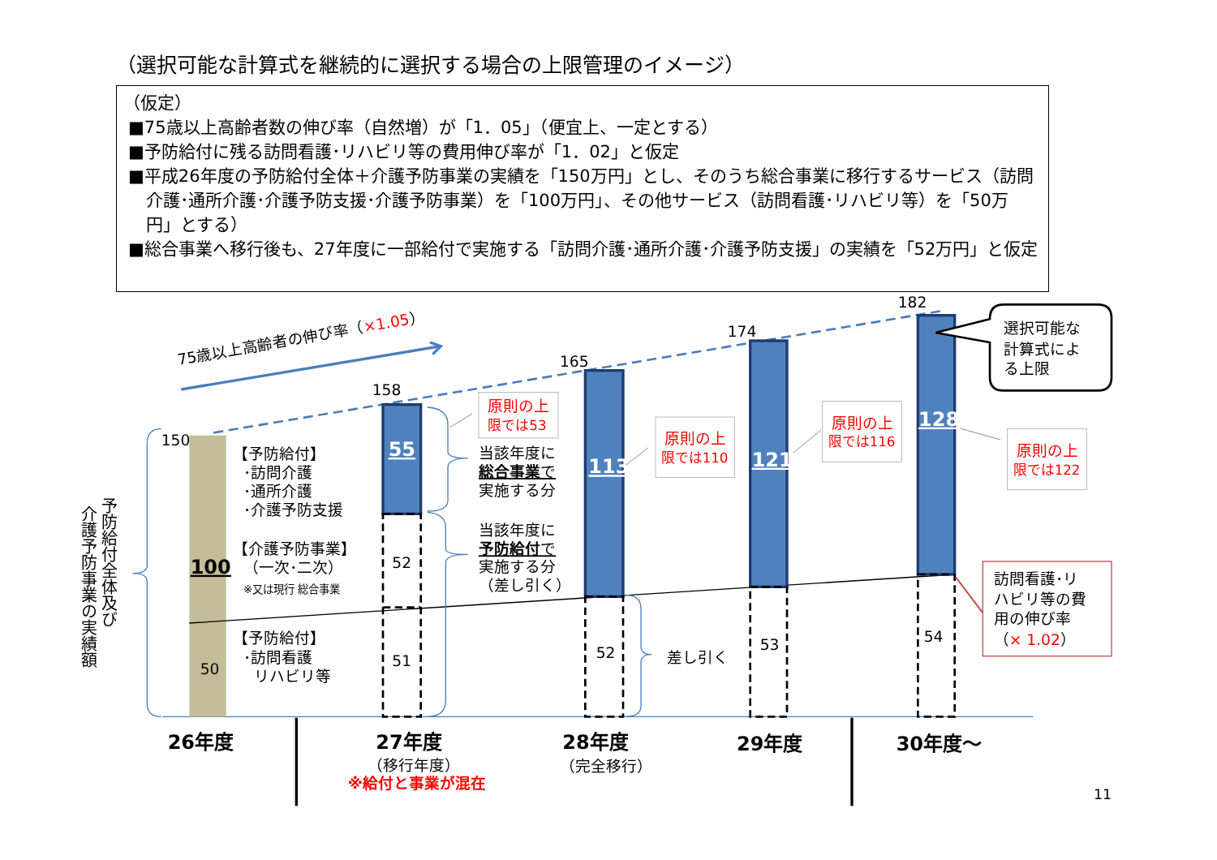（選択可能な計算式を継続的に選択する場合の上限管理のイメージ）
（仮定）
■75歳以上高齢者数の伸び率（自然増）が「1．05」（便宜上、一定とする）
■予防給付に残る訪問看護･リハビリ等の費用伸び率が「1．02」と仮定
■平成26年度の予防給付全体＋介護予防事業の実績を「150万円」とし、そのうち総合事業に移行するサービス（訪問介護･通所介護･介護予防支援･介護予防事業）を「100万円」、その他サービス（訪問看護･リハビリ等）を「50万円」とする）
■総合事業へ移行後も、27年度に一部給付で実施する「訪問介護･通所介護･介護予防支援」の実績を「52万円」と仮定
75歳以上高齢者の伸び率（×1.05）
150
158
165
174
182
【予防給付】
･訪問介護
･通所介護
･介護予防支援
100
【介護予防事業】
（一次･二次）
※又は現行 総合事業
【予防給付】
･訪問看護
リハビリ等
50
55
52
51
当該年度に
総合事業で
実施する分
当該年度に
予防給付で
実施する分
（差し引く）
原則の上
限では53
113
52
原則の上
限では110
差し引く
121
53
原則の上
限では116
128
54
原則の上
限では122
選択可能な
計算式によ
る上限
訪問看護･リ
ハビリ等の費
用の伸び率
（× 1.02）
介護予防事業の実績額
予防給付全体及び
26年度
27年度
28年度
29年度
30年度～
（移行年度）
※給付と事業が混在
（完全移行）
11